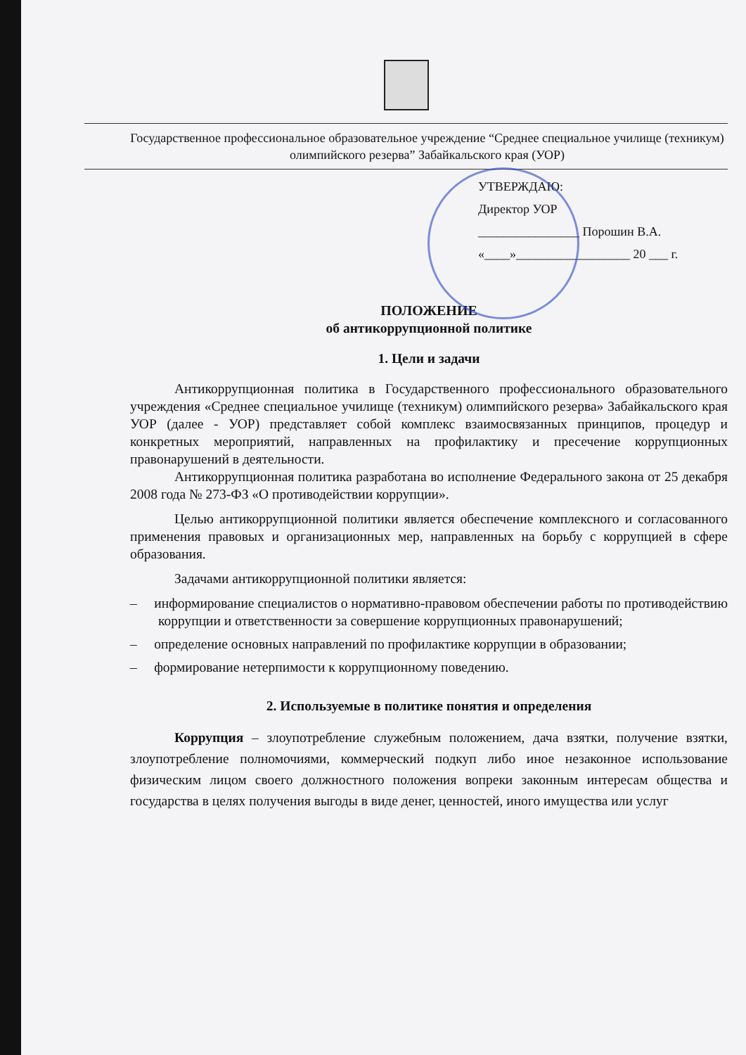Государственное профессиональное образовательное учреждение “Среднее специальное училище (техникум) олимпийского резерва” Забайкальского края (УОР)
УТВЕРЖДАЮ:
Директор УОР
________________ Порошин В.А.
«____»__________________ 20 ___ г.
ПОЛОЖЕНИЕ
об антикоррупционной политике
1. Цели и задачи
Антикоррупционная политика в Государственного профессионального образовательного учреждения «Среднее специальное училище (техникум) олимпийского резерва» Забайкальского края УОР (далее - УОР) представляет собой комплекс взаимосвязанных принципов, процедур и конкретных мероприятий, направленных на профилактику и пресечение коррупционных правонарушений в деятельности.
Антикоррупционная политика разработана во исполнение Федерального закона от 25 декабря 2008 года № 273-ФЗ «О противодействии коррупции».
Целью антикоррупционной политики является обеспечение комплексного и согласованного применения правовых и организационных мер, направленных на борьбу с коррупцией в сфере образования.
Задачами антикоррупционной политики является:
– информирование специалистов о нормативно-правовом обеспечении работы по противодействию коррупции и ответственности за совершение коррупционных правонарушений;
– определение основных направлений по профилактике коррупции в образовании;
– формирование нетерпимости к коррупционному поведению.
2. Используемые в политике понятия и определения
Коррупция – злоупотребление служебным положением, дача взятки, получение взятки, злоупотребление полномочиями, коммерческий подкуп либо иное незаконное использование физическим лицом своего должностного положения вопреки законным интересам общества и государства в целях получения выгоды в виде денег, ценностей, иного имущества или услуг